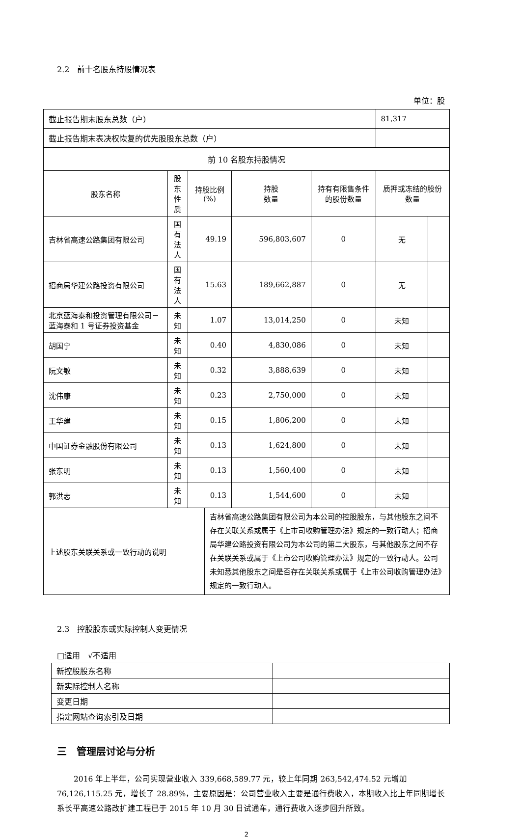2.2　前十名股东持股情况表
单位：股
| 截止报告期末股东总数（户） | | | | | | 81,317 | |
| 截止报告期末表决权恢复的优先股股东总数（户） | | | | | | | |
| 前 10 名股东持股情况 | | | | | | | |
| 股东名称 | 股东性质 | 持股比例(%) | | 持股 数量 | 持有有限售条件的股份数量 | 质押或冻结的股份数量 | |
| 吉林省高速公路集团有限公司 | 国有法人 | 49.19 | | 596,803,607 | 0 | 无 | |
| 招商局华建公路投资有限公司 | 国有法人 | 15.63 | | 189,662,887 | 0 | 无 | |
| 北京蓝海泰和投资管理有限公司－蓝海泰和 1 号证券投资基金 | 未知 | 1.07 | | 13,014,250 | 0 | 未知 | |
| 胡国宁 | 未知 | 0.40 | | 4,830,086 | 0 | 未知 | |
| 阮文敏 | 未知 | 0.32 | | 3,888,639 | 0 | 未知 | |
| 沈伟康 | 未知 | 0.23 | | 2,750,000 | 0 | 未知 | |
| 王华建 | 未知 | 0.15 | | 1,806,200 | 0 | 未知 | |
| 中国证券金融股份有限公司 | 未知 | 0.13 | | 1,624,800 | 0 | 未知 | |
| 张东明 | 未知 | 0.13 | | 1,560,400 | 0 | 未知 | |
| 郭洪志 | 未知 | 0.13 | | 1,544,600 | 0 | 未知 | |
| 上述股东关联关系或一致行动的说明 | | | 吉林省高速公路集团有限公司为本公司的控股股东，与其他股东之间不存在关联关系或属于《上市司收购管理办法》规定的一致行动人；招商局华建公路投资有限公司为本公司的第二大股东，与其他股东之间不存在关联关系或属于《上市公司收购管理办法》规定的一致行动人。公司未知悉其他股东之间是否存在关联关系或属于《上市公司收购管理办法》规定的一致行动人。 | | | | |
2.3　控股股东或实际控制人变更情况
□适用　√不适用
| 新控股股东名称 | |
| 新实际控制人名称 | |
| 变更日期 | |
| 指定网站查询索引及日期 | |
三　管理层讨论与分析
2016 年上半年，公司实现营业收入 339,668,589.77 元，较上年同期 263,542,474.52 元增加 76,126,115.25 元，增长了 28.89%，主要原因是：公司营业收入主要是通行费收入，本期收入比上年同期增长系长平高速公路改扩建工程已于 2015 年 10 月 30 日试通车，通行费收入逐步回升所致。
2